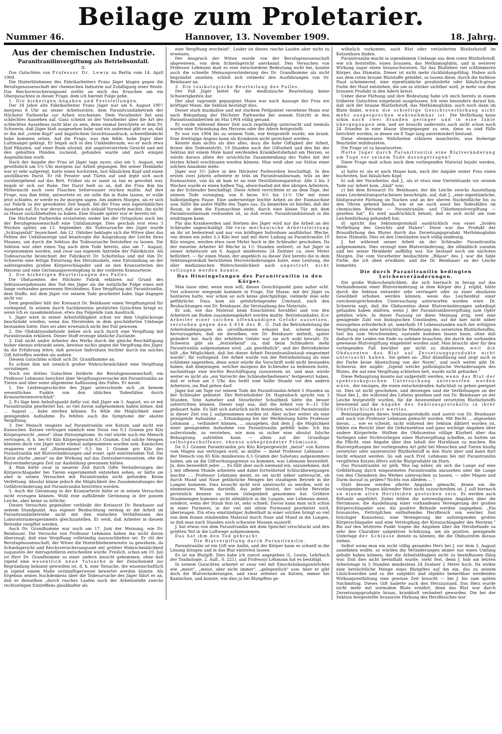Beilage zum Proletarier.
Nummer 46. Hannover, 13. November 1909. 18. Jahrg.
Aus der chemischen Industrie.
Paranitranilinvergiftung als Betriebsunfall.
II.
Das Gutachten von Professor Dr. Lewin zu Berlin vom 14. April 1909.
Die Hinterbliebenen des Fabrikarbeiters Franz Jäger klagen gegen die Berufsgenossenschaft der chemischen Industrie auf Zubilligung einer Rente. Das Reichsversicherungsamt stellte an mich das Ersuchen um ein Obergutachten in dieser Frage, dem ich hiermit Folge gebe.
1. Die bisherigen Angaben und Feststellungen.
Der 34 Jahre alte Fabrikarbeiter Franz Jäger war am 6. August 1907 morgens 6 Uhr an seiner Arbeitsstätte, dem Paranitranilinbetrieb der Höchster Farbwerke zur Arbeit erschienen. Dem Vorarbeiter fiel sein schlechtes Aussehen auf. Ganz scheint ist der Vorarbeiter über die Art des schlechten Aussehens nicht klar zu sein, denn einmal berichtete er dem Dr. Schwerin, daß Jäger blaß ausgesehen habe und ein andermal gibt er an, daß er ihn mit „rotem Kopf" und ängstlichem Gesichtsausdruck, schweißbedeckt habe kommen sehen. Auf die Frage, was ihm fehle, habe Jäger über Luftmangel geklagt. Er begab sich in den Umkleideraum, wo er noch etwa fünf Minuten, auf einer Bank sitzend, mit angstverzerrtem Gesicht und mit den geballten Händen zuckend, gefunden wurde und nach einigen Augenblicken starb.
Nach der Angabe der Frau ist Jäger tags zuvor, also am 5. August, wie gewöhnlich um 5¼ Uhr morgens zur Arbeit gegangen. Bei seiner Heimkehr war er sehr aufgeregt, hatte einen hochroten, fast bläulichen Kopf und einen unstillbaren Durst. Er riß Fenster und Türen auf und legte sich auch vorübergehend auf das Bett. Früher als er sonst zu tun es gewohnt war, begab er sich zur Ruhe. Der Durst hielt so an, daß die Frau ihm bis Mitternacht noch zwei Flaschen Selterwasser reichen mußte. Auf ihre Frage, was ihm fehle, antwortete er, sie solle ihn in Ruhe lassen, er wolle jetzt schlafen, er werde es ihr morgen sagen. Am andern Morgen, als er sich zur Fabrik zu der gewohnten Zeit begab, fiel der Frau sein eigentümliches Aussehen auf. Es war derart, daß sie sich alsbald Vorwürfe machte, ihn nicht zu Hause zurückbehalten zu haben. Eine Stunde später war er bereits tot.
Die Höchster Farbwerke erstatteten weder bei der Ortspolizei noch bei der Berufsgenossenschaft eine Unfallanzeige. Dies geschah erst etwa 5 Wochen später, am 13. September. Als Todesursache des Jäger wurde „Schlaganfall" bezeichnet. Am 12. Oktober beklagte sich die Witwe über das Fehlen der Unfallanzeige und beantragte die Ausgrabung der Leiche ihres Mannes, um durch die Sektion die Todesursache feststellen zu lassen. Die Sektion war aber einen Tag nach dem Tode bereits, also am 7. August, vorgenommen worden, und zwar aus eigenem Antriebe der Fabrikärzte. Als Todesursache bezeichnet der Fabrikarzt Dr. Schottelius und mit ihm Dr. Schwerin eine fettige Entartung des Herzmuskels, eine Entzündung an der aufsteigenden großen Körperschlagader und an den Kranzarterien des Herzens und eine Gerinnungsverstopfung in der vorderen Kranzarterie.
2. Die bisherigen Beurteilungen des Falles.
Die Obduzenten der Höchster Fabrik erklären auf Grund des Sektionsergebnisses den Tod des Jäger als die natürliche Folge eines seit lange vorhanden gewesenen Herzleidens. Eine Vergiftung mit Paranitranilin, dem Stoffe, mit dem Jäger vor seinem Tode gearbeitet habe, läge dagegen nicht vor.
Dem gegenüber hält der Kreisarzt Dr. Beinhauer einen Vergiftungstod für vorliegend. In seinem durch Sachkenntnis gestützten Gutachten bringt er, wenn ich es zusammenfasse, etwa das Folgende zum Ausdruck:
1. Jäger wäre in seiner Arbeitsfähigkeit schon vor dem Unglückstage beschränkt worden, wenn das Herzleiden in dem geschilderten Umfange bestanden hätte. Dies sei aber erweislich nicht der Fall gewesen.
2. Die Obduktionsbefunde ließen sich auch durch eine Vergiftung mit Paranitranilin erklären. Dieser Stoff erzeuge ähnliche Zustände.
3. Daß nicht andre Arbeiter des Werks durch die gleiche Beschäftigung bisher ebenso erkrankt seien, beweise nichts gegen die Vergiftung des Jäger, da die Erfahrung lehre, daß gewisse Individuen leichter durch ein solches Gift betroffen werden als andere.
Diesem Gutachten schloß sich Dr. Grandhomme an.
Es schien ihm mit ziemlich großer Wahrscheinlichkeit eine Vergiftung vorzuliegen.
Noch ein drittes Gutachten forderte die Berufsgenossenschaft; ein Professor Lehmann berichtet über Vergiftungsversuche mit Paranitranilin an Tieren und über seine allgemeine Auffassung des Falles. Er meint:
1. Die Leidensgeschichte des Jäger unterschiede sich „in keinem wesentlichen Punkte von den üblichen Todesfällen durch Kranzarterienverschluß".
2. Es läge kein Anhaltspunkt dafür vor, daß Jäger am 5. August, wo er mit Paranitranilin gearbeitet hat, so viel davon aufgenommen haben könne, daß ... August ... habe sterben können. Es fehle die Möglichkeit einer genügenden Aufnahme. Es fehlten auch die Symptome der akuten Vergiftung.
3. Der Mensch reagiere auf Paranitranilin wie Katzen und nicht wie Kaninchen. Katzen vertrugen nämlich eine Dosis von 0,1 Gramm pro Kilo Körpergewicht „meist" ohne Hirnsymptome. So viel würde auch ein Mensch vertragen, d. h. bei 65 Kilo Körpergewicht 6,5 Gramm. Und solche Mengen könnten doch von Jäger nicht einmal aufgenommen worden sein. Kaninchen reagieren erst auf „Riesendosen" 0,5 bis 1 Gramm pro Kilo des Paranitranilin mit Blutveränderungen und event. spät eintretendem Tod. Die Katze stürbe „meist" an der Wirkung auf das Zentralnervensystem, ehe die Blutveränderungen Zeit zur Ausbildung gewonnen hätten.
4. Man hätte zwar in neuerer Zeit durch Gifte Veränderungen der Körperschlagader bei Tieren experimentell entstehen sehen, er hätte sie aber in seinen Versuchen mit Paranitranilin nicht gefunden. Keine Verfettung. Absolut könne jedoch die Möglichkeit des Zusammenhanges der Gefäßveränderung mit Paranitranilin bestritten werden.
5. Auch die Gerinnung in der Kranzarterie hätte er in seinen Versuchen nicht erzeugen können. Wohl eine auffallende Gerinnung in der ganzen Leiche, aber keine so örtliche.
Diesen Versuchen gegenüber verbleibt der Kreisarzt Dr. Beinhauer auf seinem Standpunkt. Aus eigener Beobachtung vermag er die Arbeit im Paranitranilinbetriebe nicht mit den einfachen Verhältnissen des Laboratoriumexperiments gleichzustellen. Er weiß, daß Arbeiter in diesem Betriebe vergiftet werden.
Auch Dr. Grandhomme war noch am 17. Juni der Meinung, wie Dr. Beinhauer. Die Versuche von Professor Lehmann haben ihn nicht davon überzeugt, daß eine Vergiftung vollständig auszuschließen sei. Er rät der Berufsgenossenschaft, der Witwe die Hinterbliebenenrente zu gewähren, da Schiedsgericht und Reichsversicherungsamt mit größter Wahrscheinlichkeit zugunsten der Antragstellerin entscheiden würde. Freilich, schon am 10. Juli ist Herr Dr. Grandhomme zu einer andern Ansicht gekommen, ohne daß irgend eine wesentlich neue Tatsache in der Zwischenzeit zur Begründung bekannt geworden ist, d. h. eine Tatsache, die wissenschaftlich in irgend einem Maße vernünftigerweise bewertet werden könnte. Als Ergebnis seines Nachdenkens über die Todesursache des Jäger führt er an, daß er denselben „durch rasches Laufen nach der Arbeitsstelle zwecks rechtzeitigen Eintreffens glaubhafter als
eine Vergiftung erscheint". Leider ist dieses rasche Laufen aber nicht zu erweisen.
Der Anspruch der Witwe wurde von der Berufsgenossenschaft abgewiesen, von dem Schiedsgericht anerkannt. Den Versuchen von Professor Lehmann maß es eine entschiedene Bedeutung nicht bei, konnte auch die schnelle Meinungsveränderung des Dr. Grandhomme als nicht begründet ansehen, schloß sich vielmehr den Ausführungen von Dr. Beinhauer an.
3. Die toxikologische Beurteilung des Falles.
Der Fall Jäger bietet für die medizinische Beurteilung keine Schwierigkeiten dar.
Der akut zugrunde gegangene Mann war nach Aussage der Frau ein kräftiger Mann, die Sektion bestätigt dies.
Dieser stark muskulöse und mit starkem Fettpolster versehene Mann war nach Bekundung der Höchster Farbwerke bei seinem Eintritt in den Paranitranilinbetrieb im Mai 1904 völlig gesund.
Er wurde während dieser Zeit auch regelmäßig untersucht und niemals wurde eine Erkrankung des Herzens oder der Adern festgestellt.
Er war von 1904 bis zu seinem Tode, wie festgestellt wurde, nie krank. Eine dreitägige Angina kann als Kranksein nicht gerechnet werden.
Kennte man nichts als dies alles, dazu die hohe Giftigkeit der Arbeit, ferner den Todeseintritt, 19 Stunden nach der Giftarbeit und den bei der Sektion mit einem Male kund werdenden Krankheitsbefund am Herzen, so würde daraus allein der ursächliche Zusammenhang des Todes mit der letzten Arbeit erschlossen werden können. Man weiß aber zur Stütze einer solchen Annahme mehr.
Jäger war 3½ Jahre in den Höchster Farbwerken beschäftigt. In den ersten zwei Jahren arbeitete er teils im Paranitranilinraum, teils an der Eismaschine, von da ab kam er an eine Destillationsgarnitur. Alle 2 bis 3 Wochen wurde er einen halben Tag, abwechselnd mit den übrigen Arbeitern, an der Schleuder beschäftigt. Diese Arbeit verrichtete er an dem Tage, der seinem Tode voranging, von 6 bezw. 6½ bis 11½ Uhr mit einer halbstündigen Pause. Eine anderweitige leichte Arbeit an der Eismaschine usw. füllte die andre Hälfte des Tages aus. Zu bemerken ist hierbei, daß der Raum, in dem die Eismaschine steht, durch eine kleine Tür mit dem Paranitranilinraum verbunden ist, so daß event. Paranitranilinstaub in ihn eindringen kann.
Für das Krankwerden und Sterben des Jäger wird nur die Arbeit an der Schleuder angeschuldigt. Die rein mechanische Arbeitsleistung an ihr ist bedeutend und nur von kräftigen Individuen ausführbar. Bleche, von denen ein jedes 5,5 Kilo leer und mit ihrer Ladung an Paranitranilin 10 Kilo wiegen, werden etwa zwei Meter hoch in die Schleuder geschoben. Da der einzelne Arbeiter 40 Bleche in 1½ Stunden entleert, so hat Jäger in seiner Arbeitszeit am 6. August mindestens 24 Zentner ca. zwei Meter befördert, — für einen Mann, der angeblich zu dieser Zeit bereits die in dem Sektionsprotokoll berichteten Herzveränderungen hatte, eine Leistung, die aller medizinischen Wahrscheinlichkeit nach ungestraft nicht vollzogen werden konnte.
Das Hineingelangen des Paranitranilin in den Körper.
Man lasse aber, wenn man will, diesen Gesichtspunkt ganz außer acht. Viel schwerer wiegende kommen in Frage. Die Masse, mit der Jäger zu hantieren hatte, war schon an sich keine gleichgültige, vielmehr eine sehr gefährliche. Dazu kam als gefahrbringender Umstand, nach den Beobachtungen von Dr. Beinhauer, die Verstaubung des Materials.
Er sah, wie das Material beim Einschütten herabfiel und von den Arbeitern am Boden zusammengekehrt werden mußte. Betriebsinhaber, die Arbeiter einer solchen offenkundigen Gefahr aussetzen, verstoßen gegen den § 618 des B. G. Daß die Betriebsleitung die Arbeitsbedingungen als unvollkommen erkannt hat, scheint daraus hervorzugehen, daß sie dieselben, wie Dr. Beinhauer mitteilt, später geändert hat. Auch der erhöhten Gefahr war sie sich wohl bewußt. Dr. Schwerin gibt als „feststehend" zu, daß beim Schleudern mehr Paranitranilin aufgenommen wird, „als gewöhnlich", und der Betriebsleiter hält „die Möglichkeit, daß bei dieser Arbeit Paranitranilinstaub eingeatmet wurde", für vorliegend. Die Arbeit wurde von der Betriebsleitung als eine schlimme angesehen, denn sonst würde die Vorschrift wohl nicht bestanden haben, daß demjenigen, welcher morgens die Schleuder zu bedienen hatte, nachmittags eine leichte Beschäftigung zuzuweisen ist, und man würde weiter es nicht als „ein Vorrecht des Schleuderbedieners" festgesetzt haben, daß er schon um 5 Uhr, das heißt eine halbe Stunde vor den andern Arbeitern, ins Bad gehen darf.
Jäger hat am Tage vor seinem Tode die Paranitranilin-Arbeit 5 Stunden an der Schleuder geleistet. Der Betriebsleiter Dr. Hagenbach spricht von 3 Stunden. Sein Aufseher und Vorarbeiter Schultheiß hätte ihn besser unterrichten können. Dieser sagt aus, daß die Arbeit von 6—11 Uhr gedauert habe. Es läßt sich natürlich nicht feststellen, wieviel Paranitranilin in dieser Zeit von J. aufgenommen worden ist. Aber sicher weiter als eine genügende Aufnahme ... Erkundigung bei der Werkleitung hätte Professor Lehmann ... verhindert können, ... anzugeben, daß dem J. die Möglichkeit einer genügenden Aufnahme von Paranitranilin gefehlt habe. Ich bin außerstande, zu verstehen, wie man so sicher eine absolut falsche Behauptung aufstellen kann — allein auf der Grundlage selbstgeschaffener, ebenso unbegründeter Prämissen.
Da 0,1 Gramm Paranitranilin pro Kilo Körpergewicht „meist" von Katzen vom Magen aus vertragen wird, so müßte — meint Professor Lehmann — der Mensch von 65 Kilo mindestens 6,5 Gramm der Substanz aufgenommen haben, um an die Giftwirkungsgrenze zu kommen, was Lehmann bezweifelt. Ja, dies bezweifelt jeder .... Es fällt aber auch niemand ein, anzunehmen, daß J. mit offenem Munde arbeitete und dabei fortwährend Schluckbewegungen machte .... Professor Lehmann meint, es sei nicht näher untersucht, ob durch Mund und Nase gefährliche Mengen bei staubigem Betrieb in die Lungen kommen. Dies braucht nicht erst untersucht zu werden, weil es elementares Wissen darstellt, das jeder besitzt, der solche Betriebe persönlich kennen zu lernen Gelegenheit genommen hat. Größere Staubmengen kommen nicht allmählich in die Lungen, wie Lehmann meint, sondern, wenn der Staub fein ist, sehr schnell. Davon kann man sich schon in einer Formerei, in der viel mit altem Formsand gearbeitet wird, überzeugen. Ein etwa einstündiger Aufenthalt in einer solchen bringt so viel von dem feinen stäubenden Material durch Nase und Mund in die Lungen, so daß man nach Stunden noch schwarze Massen auswirft.
J. hat etwas von dem Paranitranilin mit dem Speichel verschluckt und den größten Teil in die Luftwege aufgenommen.
Das hat ihm den Tod gebracht.
Die Blutvergiftung durch Paranitranilin.
Paranitranilin ist ein Gift wie Anilin, und der Körper kann es schnell in die Lösung bringen und in das Blut eintreten lassen.
Es ist ein Blutgift. Dies habe ich zuerst angegeben (L. Lewin, Lehrbuch der Toxikologie, 2. Aufl., S. 221), und Professor Lehmann hat es bestätigt.
In seinem Gutachten arbeitet er zwar viel mit Einschränkungswörtchen wie „meist", „meist, aber nicht immer", „gelegentlich" usw. Aber er gibt doch die Blutveränderungen, und zwar seltener an Katzen, immer bei Kaninchen, und konnte, wie dies ja bei Blutgiften ge-
wöhnlich vorkommt, auch Blut oder veränderten Blutfarbstoff im Katzenharn finden.
Paranitranilin macht in irgendeinem Umfange aus dem roten Blutfarbstoff, wie ich feststellte, einen braunen, das Methämoglobin, und in weiterer Wirkung sogar einen braunschwarzen, für das Blutleben viel schlimmeren Körper, das Hämatin. Dieser ist nicht mehr rückbildungsfähig. Haben sich aus dem roten braune Blutstoffe gebildet, so lassen diese, durch die farblose Haut schimmernd, eine eigentümliche graubiolette oder bläulich-graue Farbe der Haut entstehen, die um so stärker sichtbar wird, je mehr von dem braunen Produkt in den Adern kreist.
Ueber diese Färbung und ihre Bedeutung habe ich mich bereits in einem früheren Gutachten eingehend ausgelassen. Ich wies besonders darauf hin, daß sich der braune Blutfarbstoff, das Methämoglobin, auch noch dann im Blute findet, wenn die schiefrige Gesichtsverfärbung nicht mehr ausgesprochen wahrnehmbar ist. Die Verfärbung kann schon nach zwei Stunden geringer und in eine fahle übergegangen sein, und sie braucht anderseits auch nicht schon nach 24 Stunden in eine blasse übergegangen zu sein, denn es sind Fälle berichtet worden, in denen sie 8 Tage lang unvermindert bestand.
Diese elementaren Wahrheiten erklären mancherlei, was bisherige Beurteiler mißdeuteten.
Die Frage ist zu beantworten:
Hatte Jäger durch Paranitranilin eine Blutveränderung am Tage vor seinem Tode davongetragen?
Diese Frage muß schon nach dem vorliegenden Material bejaht werden, denn:
a) hatte er, als er nach Hause kam, nach der Angabe seiner Frau einen hochroten, fast bläulichen Kopf;
b) sah der Vorarbeiter, daß J., als er etwa eine Viertelstunde vor seinem Tode zur Arbeit kam, „blaß" war;
c) fiel dem Kreisarzt Dr. Beinhauer, der die Leiche zwecks Ausstellung eines Leichentransportscheines besichtigte, auf, daß J. „eine eigentümliche, blaßgraurote Färbung im Nacken und an der oberen Nackenfläche bis zu den Ohren gehend besaß, wie er sie auch sonst bei Todesfällen im chemischen Betriebe — Paranitranilin- und Chlorbenzolvergiftung — gesehen hat". Es wird ausdrücklich betont, daß es sich nicht um eine Leichenfärbung gehandelt hat;
d) spricht das Sektionsprotokoll ausdrücklich von einer „lividen Verfärbung des Gesichts und Halses". Diese war das Produkt der Braunfärbung des Blutes durch das Zersetzungsprodukt Methämoglobin bezw. Hämatin. Dies ist den Umständen nach völlig eindeutig.
J. hat während seiner Arbeit an der Schleuder Paranitranilin aufgenommen. Dies erzeugt eine Blutveränderung, die allmählich zunahm und bei seiner Heimkehr auffällig war. Sie bestand noch am nächsten Morgen. Die vom Vorarbeiter beobachtete „Blässe" des J. war die fahle Farbe, die ich oben erwähnte, und die Dr. Beinhauer an der Leiche bemerkte.
Die durch Paranitranilin bedingten Leichenveränderungen.
Die große Wahrscheinlichkeit, die sich hiernach in bezug auf das Vorhandensein einer Blutveränderung in dem Körper des J. ergibt, hätte durch die Sektion entweder sehr verringert oder zu einer absoluten Gewißheit erhoben werden können, wenn das Leichenblut einer zweckentsprechenden Untersuchung unterworfen worden wäre. Dr. Schwerin sagt, daß die Obduzenten diese Blutveränderungen unbedingt gefunden haben müßten, wenn J. der Paranitranilinvergiftung zum Opfer gefallen wäre. In dieser Fassung ist diese Meinung irrig, weil eine genügende Zahl von biologischen Umständen, auf die hier nicht näher einzugehen erforderlich ist, innerhalb 19 Lebensstunden nach der erfolgten Vergiftung eine sehr beträchtliche Minderung des zersetzten Blutfarbstoffes, fast bis zum Verschwinden, zustande kommen lassen kann, ohne daß dadurch die Leiden ein Ende zu nehmen brauchen, die durch die vorhanden gewesene Blutvergiftung eingeleitet worden sind. Man braucht aber für den vorliegenden Fall hierüber gar nicht zu diskutieren, weil die Obduzenten das Blut auf Zersetzungsprodukte nicht untersucht haben. Sie geben an: „Blut dünnflüssig und zeigt auch in der Farbe keine Abweichung von der Norm", und noch weiter gibt Dr. Schwerin, der angibt: „Irgend welche pathologische Veränderungen des Blutes, die auf eine Vergiftung schließen ließ, wurde nicht gefunden."
Diese Behauptung konnte nur aufgestellt werden, wenn das Blut der spektroskopischen Untersuchung unterworfen worden wäre, der einzigen, die einen entscheidenden Aufschluß zu geben geeignet ist. Dies ist nicht geschehen, und deswegen sind die Verfärbungen an der Haut des J., die während des Lebens gesehen und von Dr. Beinhauer an der Leiche festgestellt wurden, für die Anwesenheit zersetzten Blutfarbstoffs beweisend und die Angabe des Sektionsprotokolls in ihrer Oberflächlichkeit wertlos.
Bemängelungen dieses Sektionsprotokolls sind zuerst von Dr. Beinhauer und auch von Professor Lehmann gemacht worden. Mit Recht ... abgesehen davon, ... wie es scheint, nicht während der Sektion diktiert worden ist, fehlen ein Bericht über die Gehirnsektion und ganz wichtige Angaben über andere Körperteile. Wollten die Obduzenten völlige Klarheit über das Vorliegen oder Nichtvorliegen einer Blutvergiftung schaffen, so hatten sie die Pflicht, eine Angabe über den Inhalt der Harnblase zu machen. Bei Blutvergiftungen der vorliegenden Art geht bei Menschen und Tieren häufig zersetzter oder unzersetzter Blutfarbstoff in den Harn über und kann dort leicht erkannt werden. So sah auch Prof. Lehmann bei mit Paranitranilin vergifteten Katzen öfters solche Blutprodukte im Harn.
Das Paranitranilin ist gelb. Was lag näher, als sich die Lunge auf eine Gelbfärbung durch eingeatmetes Paranitranilin anzusehen oder die Lunge von den Chemikern des Werkes untersuchen zu lassen, — oder Magen und Darm darauf zu prüfen? Nichts von alledem ... !
Statt dessen werden allerlei Angaben gemacht, denen ein die vorliegenden Fragen klärender Wert nicht zuzuschreiben ist. J. soll hiernach an einem alten Herzleiden gestorben sein. Es werden auch Befunde angeführt. Dabei fehlen die notwendigsten Angaben über die Herzmasse, die Ausdehnung einer vorhandenen Verengerung der großen Körperschlagader usw. Als positive Befunde werden angegeben: „Ein braunrotes, Fettröpfchen enthaltendes Herzfleisch von weicher, fast brüchiger Konsistenz, eine Verengerung der aufsteigenden großen Körperschlagader und eine Verstopfung der Kreuzschlagader des Herzens." Bis auf den letzteren Punkt tragen die Angaben über die Herzbefunde zu sehr den Charakter subjektiver Schätzung, um als positive, genügende Unterlage der Schlüsse dienen zu können, die die Obduzenten daraus ziehen.
Selbst wenn man ein nicht völlig gesundes Herz bei J. vor dem 3. August annehmen wollte, so würden die Veränderungen immer nur einen Umfang gehabt haben können, der die Arbeitsfähigkeit nicht zu beeinflussen fähig war. Daß dies nicht beeinflußt wurde, steht fest, denn J. hob am letzten Arbeitstage in 5 Stunden mindestens 24 Zentner 2 Meter hoch. Da wirkte eine beträchtliche Menge eines Blutgiftes auf ihn ein, das zu seinem Löslichwerden und zu der subjektiv und objektiv bemerkbar werdenden Wirkungsentfaltung eine gewisse Zeit braucht — bei J. bis zum späten Nachmittag. Dieses Gift änderte auch den Herzzustand. Das Herz wurde nicht mehr mit normalem Blute ernährt, denn das Blut war durch Zersetzungsprodukte braun, krankhaft verändert geworden. Die bei der Sektion festgestellte braunrote Färbung des Herzfleisches war